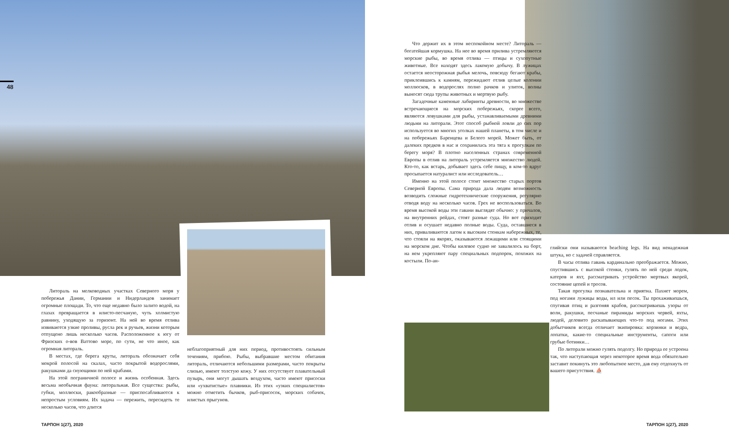48
Литораль на мелководных участках Северного моря у побережья Дании, Германии и Нидерландов занимает огромные площади. То, что еще недавно было залито водой, на глазах превращается в илисто-песчаную, чуть холмистую равнину, уходящую за горизонт. На ней во время отлива извиваются узкие проливы, русла рек и ручьев, жизни которым отпущено лишь несколько часов. Расположенное к югу от Фризских о-вов Ваттово море, по сути, не что иное, как огромная литораль.
В местах, где берега круты, литораль обозначает себя мокрой полосой на скалах, часто покрытой водорослями, ракушками да снующими по ней крабами.
На этой пограничной полосе и жизнь особенная. Здесь весьма необычная фауна: литоральная. Все существа: рыбы, губки, моллюски, ракообразные — приспосабливаются к непростым условиям. Их задача — пережить, пересидеть те несколько часов, что длится
неблагоприятный для них период, противостоять сильным течениям, прибою. Рыбы, выбравшие местом обитания литораль, отличаются небольшими размерами, часто покрыты слизью, имеют толстую кожу. У них отсутствует плавательный пузырь, они могут дышать воздухом, часто имеют присоски или «ухватистые» плавники. Из этих «узких специалистов» можно отметить бычков, рыб-присосок, морских собачек, илистых прыгунов.
Что держит их в этом неспокойном месте? Литораль — богатейшая кормушка. На нее во время прилива устремляются морские рыбы, во время отлива — птицы и сухопутные животные. Все находят здесь лакомую добычу. В лужицах остается неосторожная рыбья мелочь, повсюду бегают крабы, приклеившись к камням, пережидают отлив целые колонии моллюсков, в водорослях полно рачков и улиток, волны выносят сюда трупы животных и мертвую рыбу.
Загадочные каменные лабиринты древности, во множестве встречающиеся на морских побережьях, скорее всего, являются ловушками для рыбы, устанавливаемыми древними людьми на литорали. Этот способ рыбной ловли до сих пор используется во многих уголках нашей планеты, в том числе и на побережьях Баренцева и Белого морей. Может быть, от далеких предков в нас и сохранилась эта тяга к прогулкам по берегу моря? В плотно населенных странах современной Европы в отлив на литораль устремляется множество людей. Кто-то, как встарь, добывает здесь себе пищу, в ком-то вдруг просыпается натуралист или исследователь…
Именно на этой полосе стоит множество старых портов Северной Европы. Сама природа дала людям возможность возводить сложные гидротехнические сооружения, регулярно отводя воду на несколько часов. Грех не воспользоваться. Во время высокой воды эти гавани выглядят обычно: у причалов, на внутренних рейдах, стоят разные суда. Но вот приходит отлив и осушает недавно полные воды. Суда, оставшиеся в них, приваливаются лагом к высоким стенкам набережных, те, что стояли на якорях, оказываются лежащими или стоящими на морском дне. Чтобы килевое судно не завалилось на борт, на нем укрепляют пару специальных подпорок, похожих на костыли. По-ан-
глийски они называются beaching legs. На вид ненадежная штука, но с задачей справляется.
В часы отлива гавань кардинально преображается. Можно, спустившись с высокой стенки, гулять по ней среди лодок, катеров и яхт, рассматривать устройство мертвых якорей, состояние цепей и тросов.
Такая прогулка познавательна и приятна. Пахнет морем, под ногами лужицы воды, ил или песок. Ты прохаживаешься, спугивая птиц и разгоняя крабов, рассматриваешь узоры от волн, ракушки, песчаные пирамиды морских червей, яхты, людей, деловито раскапывающих что-то под ногами. Этих добытчиков всегда отличает экипировка: корзинки и ведра, лопатки, какие-то специальные инструменты, сапоги или грубые ботинки…
По литорали можно гулять подолгу. Но природа ее устроена так, что наступающая через некоторое время вода обязательно заставит покинуть это любопытное место, дав ему отдохнуть от вашего присутствия. ⛵
ТАРПОН 1(27), 2020 ТАРПОН 1(27), 2020